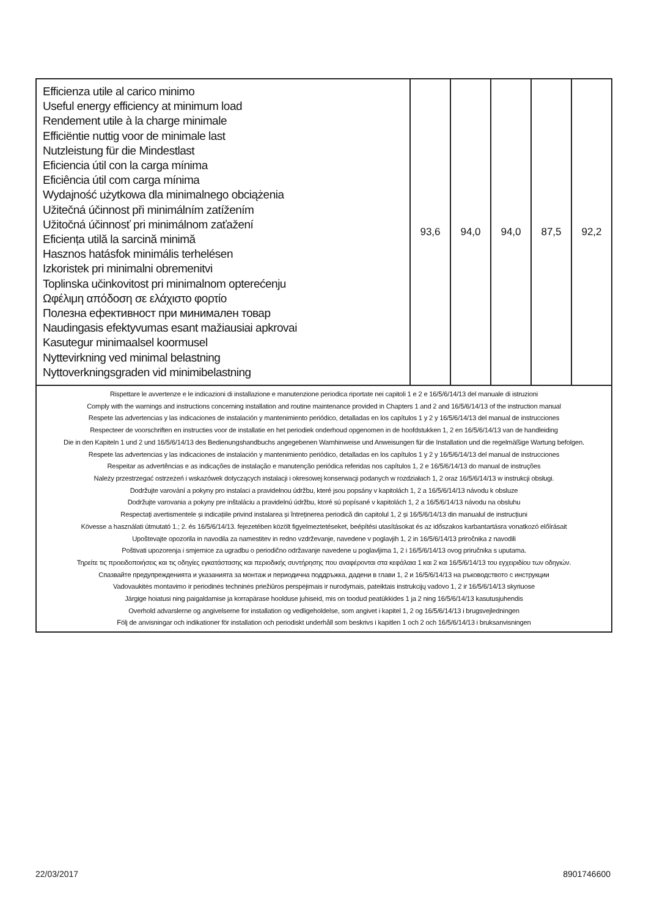| Efficienza utile al carico minimo Useful energy efficiency at minimum load Rendement utile à la charge minimale Efficiëntie nuttig voor de minimale last Nutzleistung für die Mindestlast Eficiencia útil con la carga mínima Eficiência útil com carga mínima Wydajność użytkowa dla minimalnego obciążenia Užitečná účinnost při minimálním zatížením Užitočná účinnosť pri minimálnom zaťažení Eficiența utilă la sarcină minimă Hasznos hatásfok minimális terhelésen Izkoristek pri minimalni obremenitvi Toplinska učinkovitost pri minimalnom opterećenju Ωφέλιμη απόδοση σε ελάχιστο φορτίο Полезна ефективност при минимален товар Naudingasis efektyvumas esant mažiausiai apkrovai Kasutegur minimaalsel koormusel Nyttevirkning ved minimal belastning Nyttoverkningsgraden vid minimibelastning | 93,6 | 94,0 | 94,0 | 87,5 | 92,2 |
| Rispettare le avvertenze e le indicazioni di installazione e manutenzione periodica riportate nei capitoli 1 e 2 e 16/5/6/14/13 del manuale di istruzioni Comply with the warnings and instructions concerning installation and routine maintenance provided in Chapters 1 and 2 and 16/5/6/14/13 of the instruction manual Respete las advertencias y las indicaciones de instalación y mantenimiento periódico, detalladas en los capítulos 1 y 2 y 16/5/6/14/13 del manual de instrucciones Respecteer de voorschriften en instructies voor de installatie en het periodiek onderhoud opgenomen in de hoofdstukken 1, 2 en 16/5/6/14/13 van de handleiding Die in den Kapiteln 1 und 2 und 16/5/6/14/13 des Bedienungshandbuchs angegebenen Warnhinweise und Anweisungen für die Installation und die regelmäßige Wartung befolgen. Respete las advertencias y las indicaciones de instalación y mantenimiento periódico, detalladas en los capítulos 1 y 2 y 16/5/6/14/13 del manual de instrucciones Respeitar as advertências e as indicações de instalação e manutenção periódica referidas nos capítulos 1, 2 e 16/5/6/14/13 do manual de instruções Należy przestrzegać ostrzeżeń i wskazówek dotyczących instalacji i okresowej konserwacji podanych w rozdziałach 1, 2 oraz 16/5/6/14/13 w instrukcji obsługi. Dodržujte varování a pokyny pro instalaci a pravidelnou údržbu, které jsou popsány v kapitolách 1, 2 a 16/5/6/14/13 návodu k obsluze Dodržujte varovania a pokyny pre inštaláciu a pravidelnú údržbu, ktoré sú popísané v kapitolách 1, 2 a 16/5/6/14/13 návodu na obsluhu Respectați avertismentele și indicațiile privind instalarea și întreținerea periodică din capitolul 1, 2 și 16/5/6/14/13 din manualul de instrucțiuni Kövesse a használati útmutató 1.; 2. és 16/5/6/14/13. fejezetében közölt figyelmeztetéseket, beépítési utasításokat és az időszakos karbantartásra vonatkozó előírásait Upoštevajte opozorila in navodila za namestitev in redno vzdrževanje, navedene v poglavjih 1, 2 in 16/5/6/14/13 priročnika z navodili Poštivati upozorenja i smjernice za ugradbu o periodično održavanje navedene u poglavljima 1, 2 i 16/5/6/14/13 ovog priručnika s uputama. Τηρείτε τις προειδοποιήσεις και τις οδηγίες εγκατάστασης και περιοδικής συντήρησης που αναφέρονται στα κεφάλαια 1 και 2 και 16/5/6/14/13 του εγχειριδίου των οδηγιών. Спазвайте предупрежденията и указанията за монтаж и периодична поддръжка, дадени в глави 1, 2 и 16/5/6/14/13 на ръководството с инструкции Vadovaukitės montavimo ir periodinės techninės priežiūros perspėjimais ir nurodymais, pateiktais instrukcijų vadovo 1, 2 ir 16/5/6/14/13 skyriuose Järgige hoiatusi ning paigaldamise ja korrapärase hoolduse juhiseid, mis on toodud peatükkides 1 ja 2 ning 16/5/6/14/13 kasutusjuhendis Overhold advarslerne og angivelserne for installation og vedligeholdelse, som angivet i kapitel 1, 2 og 16/5/6/14/13 i brugsvejledningen Följ de anvisningar och indikationer för installation och periodiskt underhåll som beskrivs i kapitlen 1 och 2 och 16/5/6/14/13 i bruksanvisningen | | | | | |
22/03/2017 8901746600